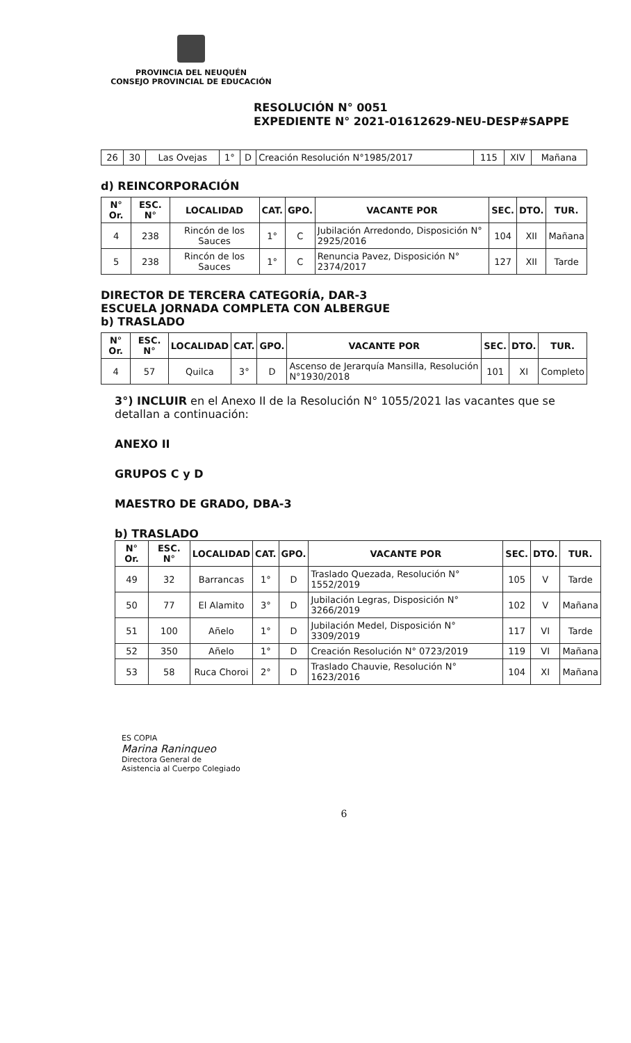PROVINCIA DEL NEUQUÉN
CONSEJO PROVINCIAL DE EDUCACIÓN
RESOLUCIÓN N° 0051
EXPEDIENTE N° 2021-01612629-NEU-DESP#SAPPE
| 26 | 30 | Las Ovejas | 1° | D | Creación Resolución N°1985/2017 | 115 | XIV | Mañana |
d) REINCORPORACIÓN
| N° Or. | ESC. N° | LOCALIDAD | CAT. | GPO. | VACANTE POR | SEC. | DTO. | TUR. |
| --- | --- | --- | --- | --- | --- | --- | --- | --- |
| 4 | 238 | Rincón de los Sauces | 1° | C | Jubilación Arredondo, Disposición N° 2925/2016 | 104 | XII | Mañana |
| 5 | 238 | Rincón de los Sauces | 1° | C | Renuncia Pavez, Disposición N° 2374/2017 | 127 | XII | Tarde |
DIRECTOR DE TERCERA CATEGORÍA, DAR-3
ESCUELA JORNADA COMPLETA CON ALBERGUE
b) TRASLADO
| N° Or. | ESC. N° | LOCALIDAD | CAT. | GPO. | VACANTE POR | SEC. | DTO. | TUR. |
| --- | --- | --- | --- | --- | --- | --- | --- | --- |
| 4 | 57 | Quilca | 3° | D | Ascenso de Jerarquía Mansilla, Resolución N°1930/2018 | 101 | XI | Completo |
3°) INCLUIR en el Anexo II de la Resolución N° 1055/2021 las vacantes que se detallan a continuación:
ANEXO II
GRUPOS C y D
MAESTRO DE GRADO, DBA-3
b) TRASLADO
| N° Or. | ESC. N° | LOCALIDAD | CAT. | GPO. | VACANTE POR | SEC. | DTO. | TUR. |
| --- | --- | --- | --- | --- | --- | --- | --- | --- |
| 49 | 32 | Barrancas | 1° | D | Traslado Quezada, Resolución N° 1552/2019 | 105 | V | Tarde |
| 50 | 77 | El Alamito | 3° | D | Jubilación Legras, Disposición N° 3266/2019 | 102 | V | Mañana |
| 51 | 100 | Añelo | 1° | D | Jubilación Medel, Disposición N° 3309/2019 | 117 | VI | Tarde |
| 52 | 350 | Añelo | 1° | D | Creación Resolución N° 0723/2019 | 119 | VI | Mañana |
| 53 | 58 | Ruca Choroi | 2° | D | Traslado Chauvie, Resolución N° 1623/2016 | 104 | XI | Mañana |
ES COPIA
Marina Raninqueo
Directora General de
Asistencia al Cuerpo Colegiado
6